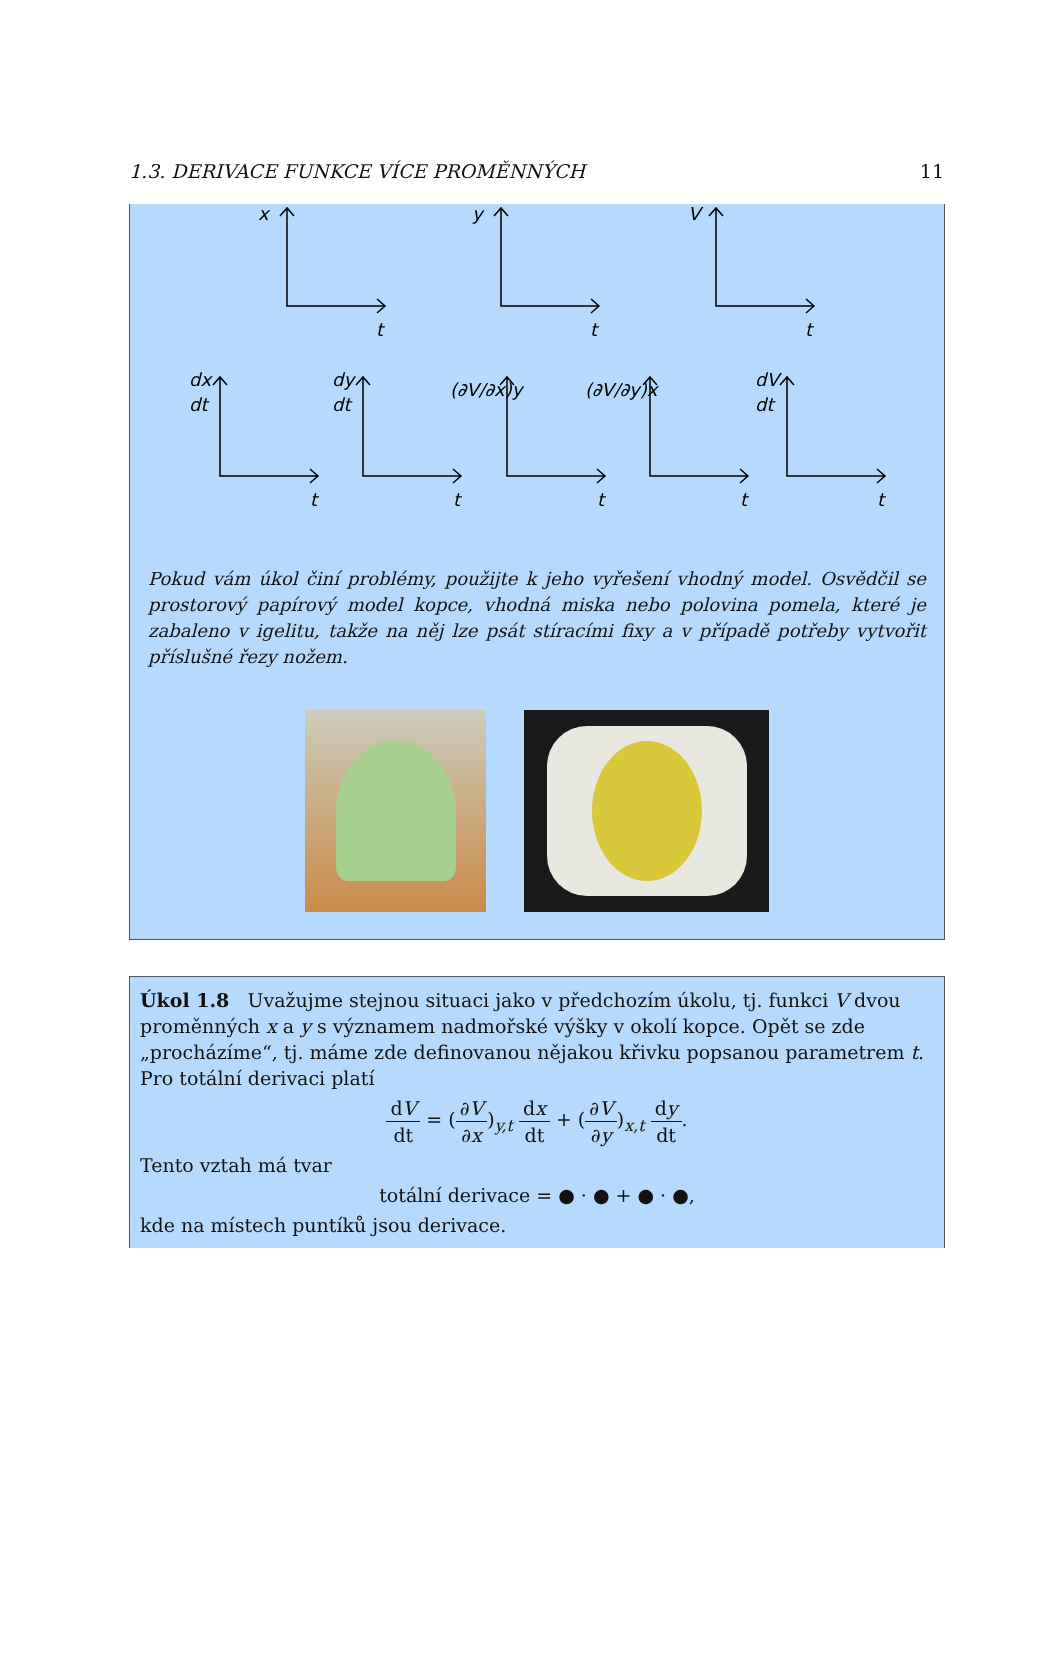1.3. DERIVACE FUNKCE VÍCE PROMĚNNÝCH 11
x
t
y
t
V
t
dx
dt
t
dy
dt
t
(∂V/∂x)y
t
(∂V/∂y)x
t
dV
dt
t
Pokud vám úkol činí problémy, použijte k jeho vyřešení vhodný model. Osvědčil se prostorový papírový model kopce, vhodná miska nebo polovina pomela, které je zabaleno v igelitu, takže na něj lze psát stíracími fixy a v případě potřeby vytvořit příslušné řezy nožem.
Úkol 1.8 Uvažujme stejnou situaci jako v předchozím úkolu, tj. funkci V dvou proměnných x a y s významem nadmořské výšky v okolí kopce. Opět se zde „procházíme“, tj. máme zde definovanou nějakou křivku popsanou parametrem t. Pro totální derivaci platí
dV dt = (∂V ∂x)<sub>y,t</sub> dx dt + (∂V ∂y)<sub>x,t</sub> dy dt.
Tento vztah má tvar
totální derivace = ● · ● + ● · ●,
kde na místech puntíků jsou derivace.